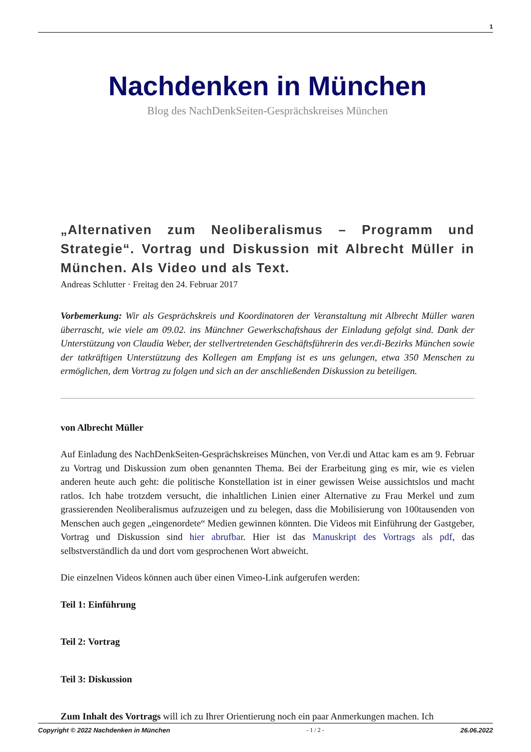1
Nachdenken in München
Blog des NachDenkSeiten-Gesprächskreises München
„Alternativen zum Neoliberalismus – Programm und Strategie“. Vortrag und Diskussion mit Albrecht Müller in München. Als Video und als Text.
Andreas Schlutter · Freitag den 24. Februar 2017
Vorbemerkung: Wir als Gesprächskreis und Koordinatoren der Veranstaltung mit Albrecht Müller waren überrascht, wie viele am 09.02. ins Münchner Gewerkschaftshaus der Einladung gefolgt sind. Dank der Unterstützung von Claudia Weber, der stellvertretenden Geschäftsführerin des ver.di-Bezirks München sowie der tatkräftigen Unterstützung des Kollegen am Empfang ist es uns gelungen, etwa 350 Menschen zu ermöglichen, dem Vortrag zu folgen und sich an der anschließenden Diskussion zu beteiligen.
von Albrecht Müller
Auf Einladung des NachDenkSeiten-Gesprächskreises München, von Ver.di und Attac kam es am 9. Februar zu Vortrag und Diskussion zum oben genannten Thema. Bei der Erarbeitung ging es mir, wie es vielen anderen heute auch geht: die politische Konstellation ist in einer gewissen Weise aussichtslos und macht ratlos. Ich habe trotzdem versucht, die inhaltlichen Linien einer Alternative zu Frau Merkel und zum grassierenden Neoliberalismus aufzuzeigen und zu belegen, dass die Mobilisierung von 100tausenden von Menschen auch gegen „eingenordete“ Medien gewinnen könnten. Die Videos mit Einführung der Gastgeber, Vortrag und Diskussion sind hier abrufbar. Hier ist das Manuskript des Vortrags als pdf, das selbstverständlich da und dort vom gesprochenen Wort abweicht.
Die einzelnen Videos können auch über einen Vimeo-Link aufgerufen werden:
Teil 1: Einführung
Teil 2: Vortrag
Teil 3: Diskussion
Zum Inhalt des Vortrags will ich zu Ihrer Orientierung noch ein paar Anmerkungen machen. Ich
Copyright © 2022 Nachdenken in München - 1 / 2 - 26.06.2022